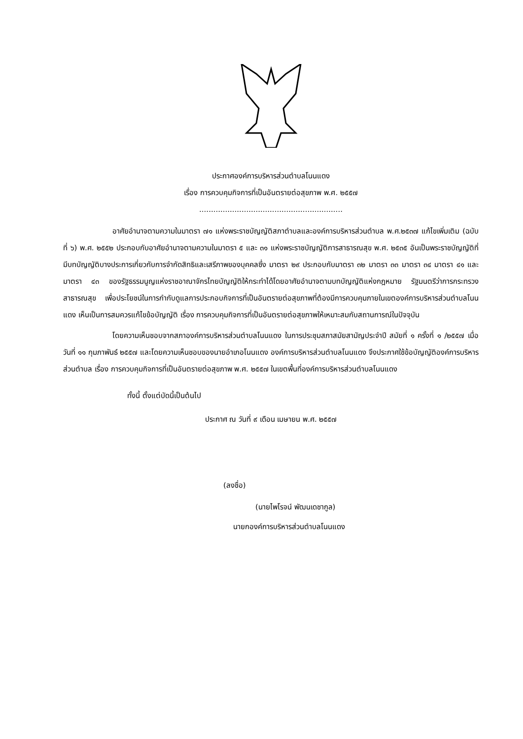ประกาศองค์การบริหารส่วนตำบลโนนแดง
เรื่อง การควบคุมกิจการที่เป็นอันตรายต่อสุขภาพ พ.ศ. ๒๕๕๗
.............................................................
อาศัยอำนาจตามความในมาตรา ๗๑ แห่งพระราชบัญญัติสภาตำบลและองค์การบริหารส่วนตำบล พ.ศ.๒๕๓๗ แก้ไขเพิ่มเติม (ฉบับที่ ๖) พ.ศ. ๒๕๕๒ ประกอบกับอาศัยอำนาจตามความในมาตรา ๕ และ ๓๑ แห่งพระราชบัญญัติการสาธารณสุข พ.ศ. ๒๕๓๕ อันเป็นพระราชบัญญัติที่มีบทบัญญัติบางประการเกี่ยวกับการจำกัดสิทธิและเสรีภาพของบุคคลซึ่ง มาตรา ๒๙ ประกอบกับมาตรา ๓๒ มาตรา ๓๓ มาตรา ๓๔ มาตรา ๔๑ และมาตรา ๔๓ ของรัฐธรรมนูญแห่งราชอาณาจักรไทยบัญญัติให้กระทำได้โดยอาศัยอำนาจตามบทบัญญัติแห่งกฎหมาย รัฐมนตรีว่าการกระทรวงสาธารณสุข เพื่อประโยชน์ในการกำกับดูแลการประกอบกิจการที่เป็นอันตรายต่อสุขภาพที่ต้องมีการควบคุมภายในเขตองค์การบริหารส่วนตำบลโนนแดง เห็นเป็นการสมควรแก้ไขข้อบัญญัติ เรื่อง การควบคุมกิจการที่เป็นอันตรายต่อสุขภาพให้เหมาะสมกับสถานการณ์ในปัจจุบัน
โดยความเห็นชอบจากสภาองค์การบริหารส่วนตำบลโนนแดง ในการประชุมสภาสมัยสามัญประจำปี สมัยที่ ๑ ครั้งที่ ๑ /๒๕๕๗ เมื่อวันที่ ๑๑ กุมภาพันธ์ ๒๕๕๗ และโดยความเห็นชอบของนายอำเภอโนนแดง องค์การบริหารส่วนตำบลโนนแดง จึงประกาศใช้ข้อบัญญัติองค์การบริหารส่วนตำบล เรื่อง การควบคุมกิจการที่เป็นอันตรายต่อสุขภาพ พ.ศ. ๒๕๕๗ ในเขตพื้นที่องค์การบริหารส่วนตำบลโนนแดง
ทั้งนี้ ตั้งแต่บัดนี้เป็นต้นไป
ประกาศ ณ วันที่ ๙ เดือน เมษายน พ.ศ. ๒๕๕๗
(ลงชื่อ)
(นายไพโรจน์ พัฒนเดชากูล)
นายกองค์การบริหารส่วนตำบลโนนแดง